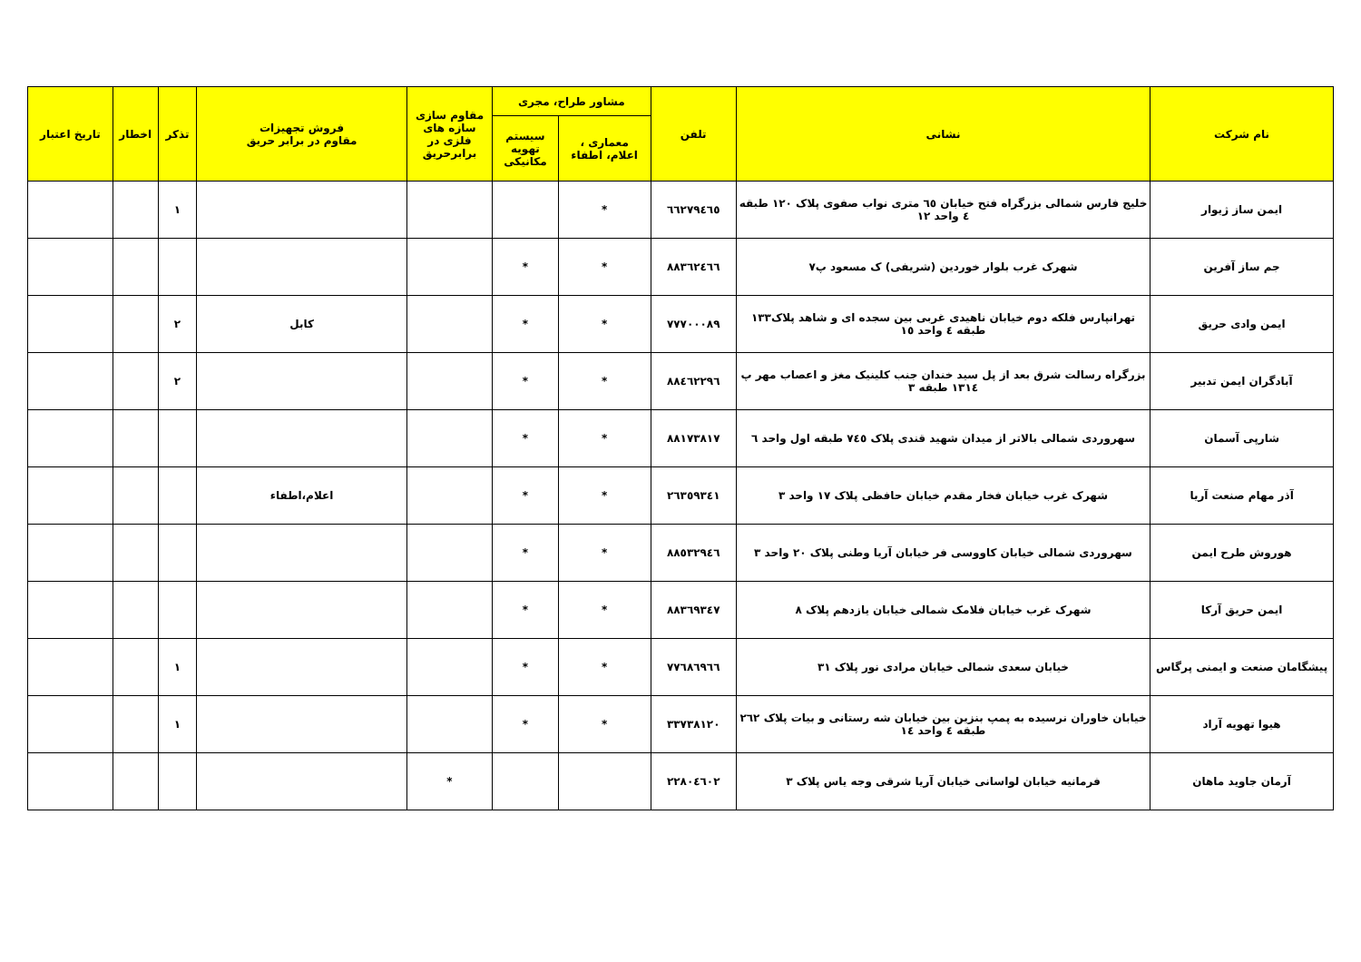| نام شرکت | نشانی | تلفن | مشاور طراح، مجری | | مقاوم سازی سازه های فلزی در برابرحریق | فروش تجهیزات مقاوم در برابر حریق | تذکر | اخطار | تاریخ اعتبار |
| --- | --- | --- | --- | --- | --- | --- | --- | --- | --- |
| | | | معماری ، اعلام، اطفاء | سیستم تهویه مکانیکی | | | | | |
| ایمن ساز ژیوار | خلیج فارس شمالی بزرگراه فتح خیابان ٦٥ متری نواب صفوی پلاک ١٢٠ طبقه ٤ واحد ١٢ | ٦٦٢٧٩٤٦٥ | * | | | | ١ | | |
| جم ساز آفرین | شهرک غرب بلوار خوردین (شریفی) ک مسعود پ٧ | ٨٨٣٦٢٤٦٦ | * | * | | | | | |
| ایمن وادی حریق | تهرانپارس فلکه دوم خیابان ناهیدی غربی بین سجده ای و شاهد پلاک١٣٣ طبقه ٤ واحد ١٥ | ٧٧٧٠٠٠٨٩ | * | * | | کابل | ٢ | | |
| آبادگران ایمن تدبیر | بزرگراه رسالت شرق بعد از پل سید خندان جنب کلینیک مغز و اعصاب مهر پ ١٣١٤ طبقه ٣ | ٨٨٤٦٢٢٩٦ | * | * | | | ٢ | | |
| شارپی آسمان | سهروردی شمالی بالاتر از میدان شهید قندی پلاک ٧٤٥ طبقه اول واحد ٦ | ٨٨١٧٣٨١٧ | * | * | | | | | |
| آذر مهام صنعت آریا | شهرک غرب خیابان فخار مقدم خیابان حافظی پلاک ١٧ واحد ٣ | ٢٦٣٥٩٣٤١ | * | * | | اعلام،اطفاء | | | |
| هوروش طرح ایمن | سهروردی شمالی خیابان کاووسی فر خیابان آریا وطنی پلاک ٢٠ واحد ٣ | ٨٨٥٣٢٩٤٦ | * | * | | | | | |
| ایمن حریق آرکا | شهرک غرب خیابان فلامک شمالی خیابان یازدهم پلاک ٨ | ٨٨٣٦٩٣٤٧ | * | * | | | | | |
| پیشگامان صنعت و ایمنی پرگاس | خیابان سعدی شمالی خیابان مرادی نور پلاک ٣١ | ٧٧٦٨٦٩٦٦ | * | * | | | ١ | | |
| هیوا تهویه آراد | خیابان خاوران نرسیده به پمپ بنزین بین خیابان شه رستانی و بیات پلاک ٢٦٢ طبقه ٤ واحد ١٤ | ٣٣٧٣٨١٢٠ | * | * | | | ١ | | |
| آرمان جاوید ماهان | فرمانیه خیابان لواسانی خیابان آریا شرقی وجه یاس پلاک ٣ | ٢٢٨٠٤٦٠٢ | | | * | | | | |